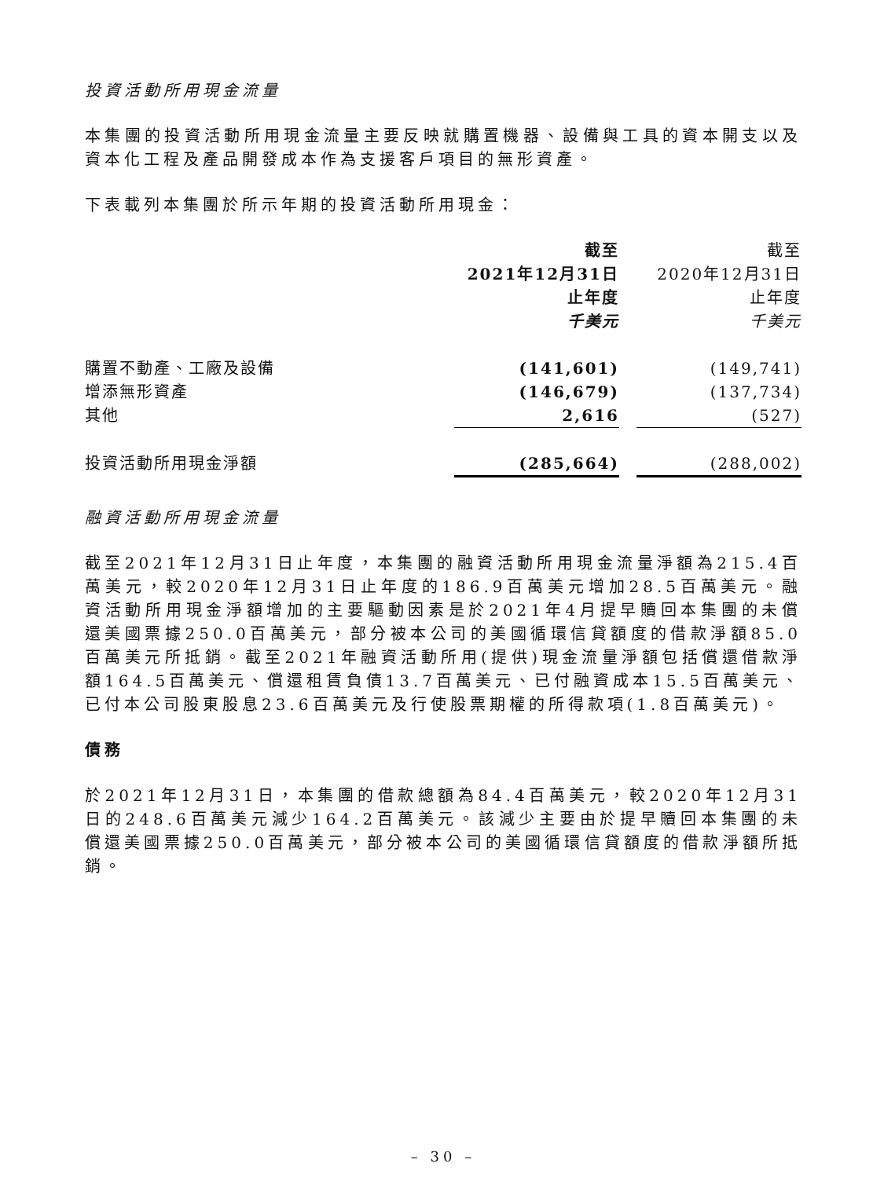投資活動所用現金流量
本集團的投資活動所用現金流量主要反映就購置機器、設備與工具的資本開支以及資本化工程及產品開發成本作為支援客戶項目的無形資產。
下表載列本集團於所示年期的投資活動所用現金：
| | 截至 2021年12月31日 止年度 千美元 | | 截至 2020年12月31日 止年度 千美元 |
| --- | --- | --- | --- |
| 購置不動產、工廠及設備 | (141,601) | | (149,741) |
| 增添無形資產 | (146,679) | | (137,734) |
| 其他 | 2,616 | | (527) |
| 投資活動所用現金淨額 | (285,664) | | (288,002) |
融資活動所用現金流量
截至2021年12月31日止年度，本集團的融資活動所用現金流量淨額為215.4百萬美元，較2020年12月31日止年度的186.9百萬美元增加28.5百萬美元。融資活動所用現金淨額增加的主要驅動因素是於2021年4月提早贖回本集團的未償還美國票據250.0百萬美元，部分被本公司的美國循環信貸額度的借款淨額85.0百萬美元所抵銷。截至2021年融資活動所用(提供)現金流量淨額包括償還借款淨額164.5百萬美元、償還租賃負債13.7百萬美元、已付融資成本15.5百萬美元、已付本公司股東股息23.6百萬美元及行使股票期權的所得款項(1.8百萬美元)。
債務
於2021年12月31日，本集團的借款總額為84.4百萬美元，較2020年12月31日的248.6百萬美元減少164.2百萬美元。該減少主要由於提早贖回本集團的未償還美國票據250.0百萬美元，部分被本公司的美國循環信貸額度的借款淨額所抵銷。
– 30 –